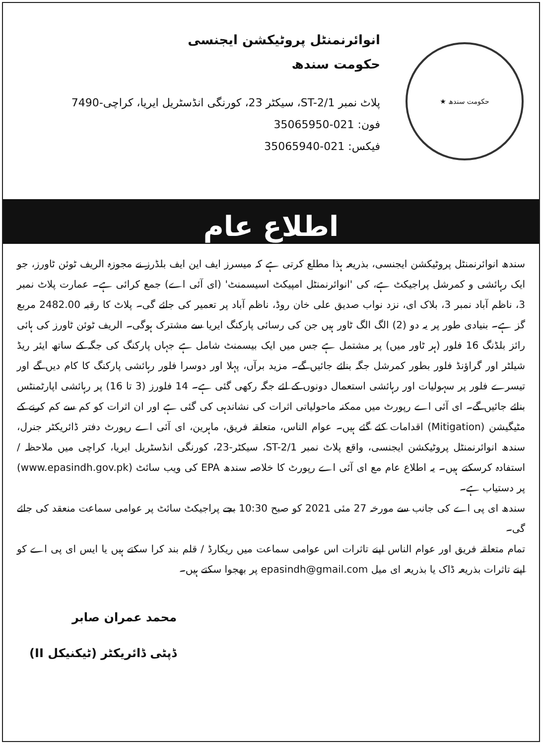حکومت سندھ ★
انوائرنمنٹل پروٹیکشن ایجنسی
حکومت سندھ
پلاٹ نمبر ST-2/1، سیکٹر 23، کورنگی انڈسٹریل ایریا، کراچی-7490
فون: 021-35065950
فیکس: 021-35065940
اطلاع عام
سندھ انوائرنمنٹل پروٹیکشن ایجنسی، بذریعہ ہذا مطلع کرتی ہے کہ میسرز ایف این ایف بلڈرز نے مجوزہ الریف ٹوئن ٹاورز، جو ایک رہائشی و کمرشل پراجیکٹ ہے، کی 'انوائرنمنٹل امپیکٹ اسیسمنٹ' (ای آئی اے) جمع کرائی ہے۔ عمارت پلاٹ نمبر 3، ناظم آباد نمبر 3، بلاک ای، نزد نواب صدیق علی خان روڈ، ناظم آباد پر تعمیر کی جائے گی۔ پلاٹ کا رقبہ 2482.00 مربع گز ہے۔ بنیادی طور پر یہ دو (2) الگ الگ ٹاور ہیں جن کی رسائی پارکنگ ایریا سے مشترک ہوگی۔ الریف ٹوئن ٹاورز کی ہائی رائز بلڈنگ 16 فلور (ہر ٹاور میں) پر مشتمل ہے جس میں ایک بیسمنٹ شامل ہے جہاں پارکنگ کی جگہ کے ساتھ ایئر ریڈ شیلٹر اور گراؤنڈ فلور بطور کمرشل جگہ بنائے جائیں گے۔ مزید برآں، پہلا اور دوسرا فلور رہائشی پارکنگ کا کام دیں گے اور تیسرے فلور پر سہولیات اور رہائشی استعمال دونوں کے لئے جگہ رکھی گئی ہے۔ 14 فلورز (3 تا 16) پر رہائشی اپارٹمنٹس بنائے جائیں گے۔ ای آئی اے رپورٹ میں ممکنہ ماحولیاتی اثرات کی نشاندہی کی گئی ہے اور ان اثرات کو کم سے کم کرنے کے مٹیگیشن (Mitigation) اقدامات کئے گئے ہیں۔ عوام الناس، متعلقہ فریق، ماہرین، ای آئی اے رپورٹ دفتر ڈائریکٹر جنرل، سندھ انوائرنمنٹل پروٹیکشن ایجنسی، واقع پلاٹ نمبر ST-2/1، سیکٹر-23، کورنگی انڈسٹریل ایریا، کراچی میں ملاحظہ / استفادہ کرسکتے ہیں۔ یہ اطلاع عام مع ای آئی اے رپورٹ کا خلاصہ سندھ EPA کی ویب سائٹ (www.epasindh.gov.pk) پر دستیاب ہے۔
سندھ ای پی اے کی جانب سے مورخہ 27 مئی 2021 کو صبح 10:30 بجے پراجیکٹ سائٹ پر عوامی سماعت منعقد کی جائے گی۔
تمام متعلقہ فریق اور عوام الناس اپنے تاثرات اس عوامی سماعت میں ریکارڈ / قلم بند کرا سکتے ہیں یا ایس ای پی اے کو اپنے تاثرات بذریعہ ڈاک یا بذریعہ ای میل epasindh@gmail.com پر بھجوا سکتے ہیں۔
محمد عمران صابر
ڈپٹی ڈائریکٹر (ٹیکنیکل II)